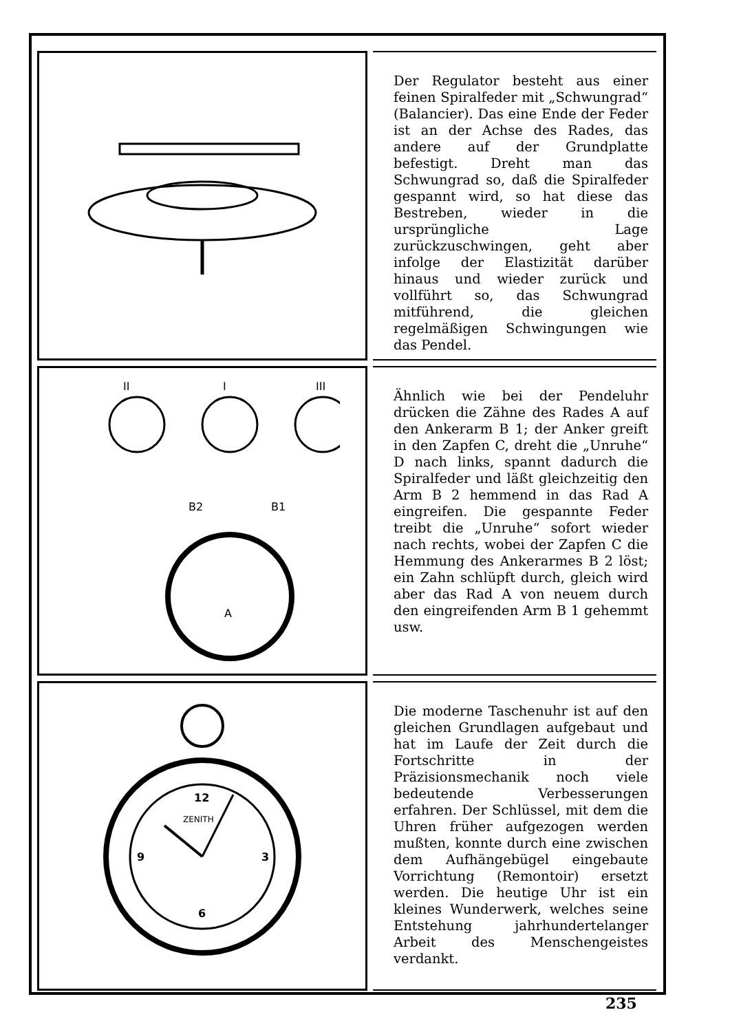Der Regulator besteht aus einer feinen Spiralfeder mit „Schwungrad“ (Balancier). Das eine Ende der Feder ist an der Achse des Rades, das andere auf der Grundplatte befestigt. Dreht man das Schwungrad so, daß die Spiralfeder gespannt wird, so hat diese das Bestreben, wieder in die ursprüngliche Lage zurückzuschwingen, geht aber infolge der Elastizität darüber hinaus und wieder zurück und vollführt so, das Schwungrad mitführend, die gleichen regelmäßigen Schwingungen wie das Pendel.
II
I
III
B2
B1
A
Ähnlich wie bei der Pendeluhr drücken die Zähne des Rades A auf den Ankerarm B 1; der Anker greift in den Zapfen C, dreht die „Unruhe“ D nach links, spannt dadurch die Spiralfeder und läßt gleichzeitig den Arm B 2 hemmend in das Rad A eingreifen. Die gespannte Feder treibt die „Unruhe“ sofort wieder nach rechts, wobei der Zapfen C die Hemmung des Ankerarmes B 2 löst; ein Zahn schlüpft durch, gleich wird aber das Rad A von neuem durch den eingreifenden Arm B 1 gehemmt usw.
12
ZENITH
3
6
9
Die moderne Taschenuhr ist auf den gleichen Grundlagen aufgebaut und hat im Laufe der Zeit durch die Fortschritte in der Präzisionsmechanik noch viele bedeutende Verbesserungen erfahren. Der Schlüssel, mit dem die Uhren früher aufgezogen werden mußten, konnte durch eine zwischen dem Aufhängebügel eingebaute Vorrichtung (Remontoir) ersetzt werden. Die heutige Uhr ist ein kleines Wunderwerk, welches seine Entstehung jahrhundertelanger Arbeit des Menschengeistes verdankt.
235